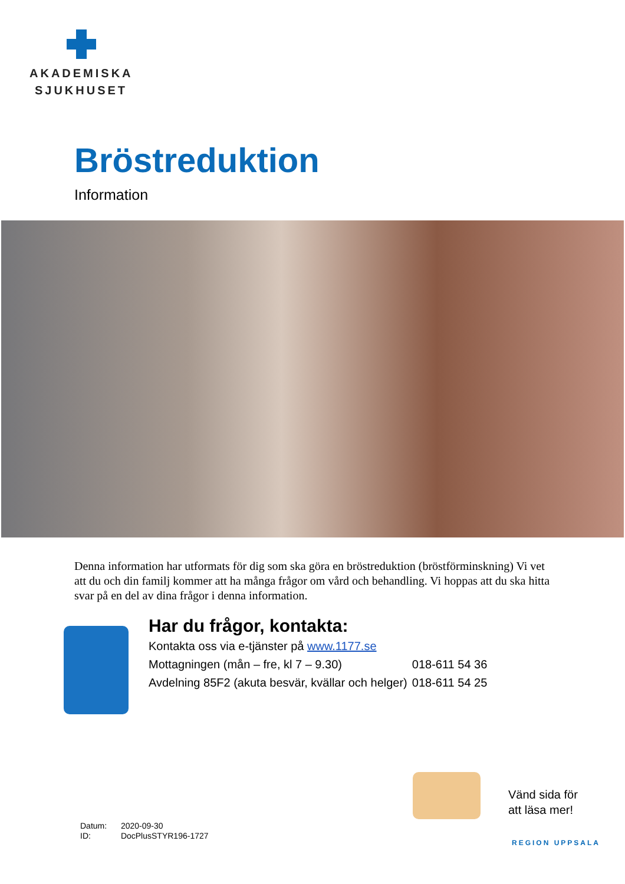AKADEMISKA
SJUKHUSET
Bröstreduktion
Information
Denna information har utformats för dig som ska göra en bröstreduktion (bröstförminskning) Vi vet att du och din familj kommer att ha många frågor om vård och behandling. Vi hoppas att du ska hitta svar på en del av dina frågor i denna information.
Har du frågor, kontakta:
Kontakta oss via e-tjänster på www.1177.se
| Mottagningen (mån – fre, kl 7 – 9.30) | 018-611 54 36 |
| Avdelning 85F2 (akuta besvär, kvällar och helger) | 018-611 54 25 |
Vänd sida för
att läsa mer!
Datum: 2020-09-30
ID: DocPlusSTYR196-1727
REGION UPPSALA